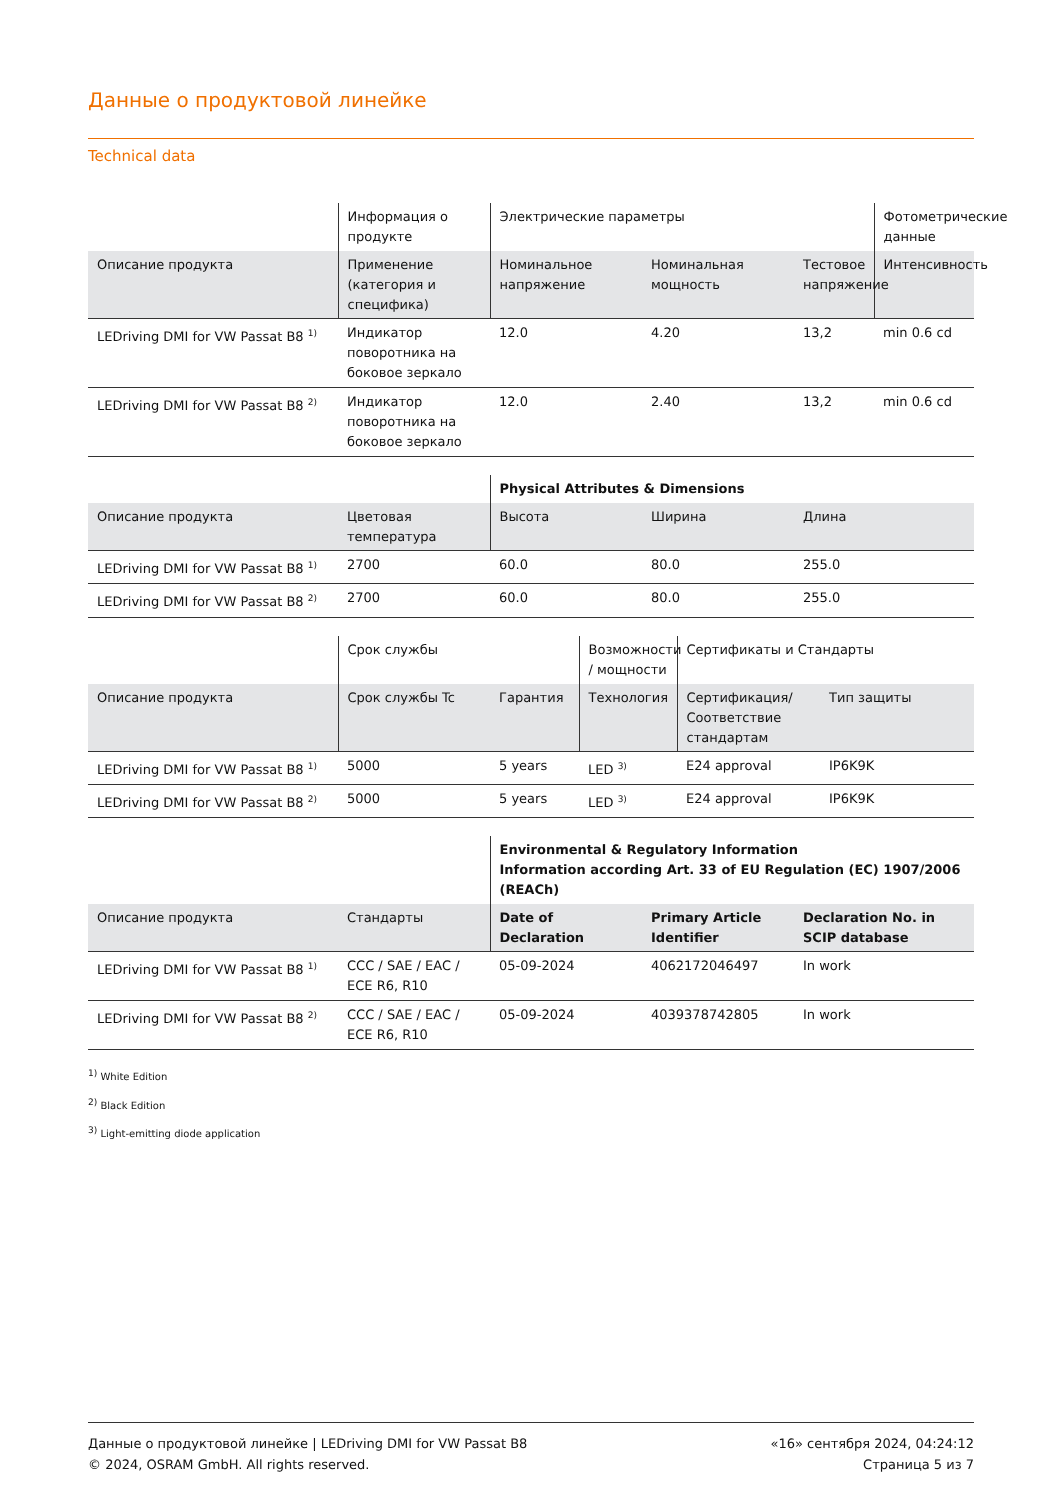Данные о продуктовой линейке
Technical data
| | Информация о продукте | Электрические параметры | | | Фотометрические данные |
| --- | --- | --- | --- | --- | --- |
| Описание продукта | Применение (категория и специфика) | Номинальное напряжение | Номинальная мощность | Тестовое напряжение | Интенсивность |
| LEDriving DMI for VW Passat B8 <sup>1)</sup> | Индикатор поворотника на боковое зеркало | 12.0 | 4.20 | 13,2 | min 0.6 cd |
| LEDriving DMI for VW Passat B8 <sup>2)</sup> | Индикатор поворотника на боковое зеркало | 12.0 | 2.40 | 13,2 | min 0.6 cd |
| | | Physical Attributes & Dimensions | | |
| --- | --- | --- | --- | --- |
| Описание продукта | Цветовая температура | Высота | Ширина | Длина |
| LEDriving DMI for VW Passat B8 <sup>1)</sup> | 2700 | 60.0 | 80.0 | 255.0 |
| LEDriving DMI for VW Passat B8 <sup>2)</sup> | 2700 | 60.0 | 80.0 | 255.0 |
| | Срок службы | | Возможности / мощности | Сертификаты и Стандарты | |
| --- | --- | --- | --- | --- | --- |
| Описание продукта | Срок службы Tc | Гарантия | Технология | Сертификация/Соответствие стандартам | Тип защиты |
| LEDriving DMI for VW Passat B8 <sup>1)</sup> | 5000 | 5 years | LED <sup>3)</sup> | E24 approval | IP6K9K |
| LEDriving DMI for VW Passat B8 <sup>2)</sup> | 5000 | 5 years | LED <sup>3)</sup> | E24 approval | IP6K9K |
| | | Environmental & Regulatory Information Information according Art. 33 of EU Regulation (EC) 1907/2006 (REACh) | | |
| --- | --- | --- | --- | --- |
| Описание продукта | Стандарты | Date of Declaration | Primary Article Identifier | Declaration No. in SCIP database |
| LEDriving DMI for VW Passat B8 <sup>1)</sup> | CCC / SAE / EAC / ECE R6, R10 | 05-09-2024 | 4062172046497 | In work |
| LEDriving DMI for VW Passat B8 <sup>2)</sup> | CCC / SAE / EAC / ECE R6, R10 | 05-09-2024 | 4039378742805 | In work |
<sup>1)</sup> White Edition
<sup>2)</sup> Black Edition
<sup>3)</sup> Light-emitting diode application
Данные о продуктовой линейке | LEDriving DMI for VW Passat B8
© 2024, OSRAM GmbH. All rights reserved.
«16» сентября 2024, 04:24:12
Страница 5 из 7